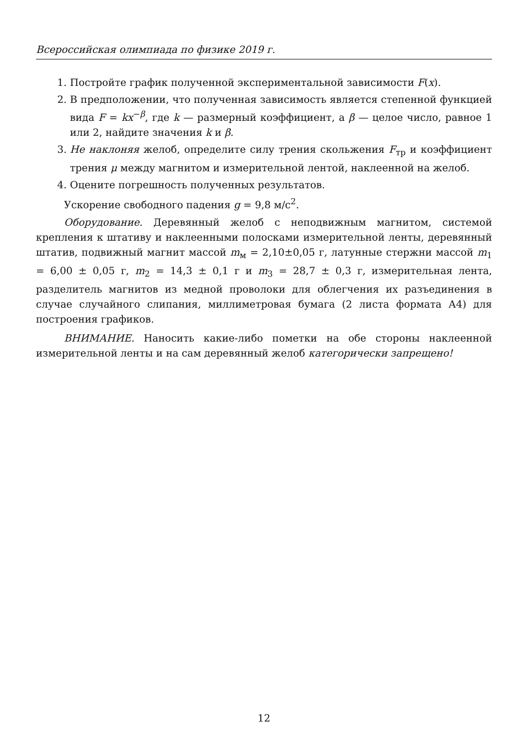Всероссийская олимпиада по физике 2019 г.
1. Постройте график полученной экспериментальной зависимости F(x).
2. В предположении, что полученная зависимость является степенной функцией вида F = kx<sup>−β</sup>, где k — размерный коэффициент, а β — целое число, равное 1 или 2, найдите значения k и β.
3. Не наклоняя желоб, определите силу трения скольжения F<sub>тр</sub> и коэффициент трения μ между магнитом и измерительной лентой, наклеенной на желоб.
4. Оцените погрешность полученных результатов.
Ускорение свободного падения g = 9,8 м/с<sup>2</sup>.
Оборудование. Деревянный желоб с неподвижным магнитом, системой крепления к штативу и наклеенными полосками измерительной ленты, деревянный штатив, подвижный магнит массой m<sub>м</sub> = 2,10±0,05 г, латунные стержни массой m<sub>1</sub> = 6,00 ± 0,05 г, m<sub>2</sub> = 14,3 ± 0,1 г и m<sub>3</sub> = 28,7 ± 0,3 г, измерительная лента, разделитель магнитов из медной проволоки для облегчения их разъединения в случае случайного слипания, миллиметровая бумага (2 листа формата А4) для построения графиков.
ВНИМАНИЕ. Наносить какие-либо пометки на обе стороны наклеенной измерительной ленты и на сам деревянный желоб категорически запрещено!
12